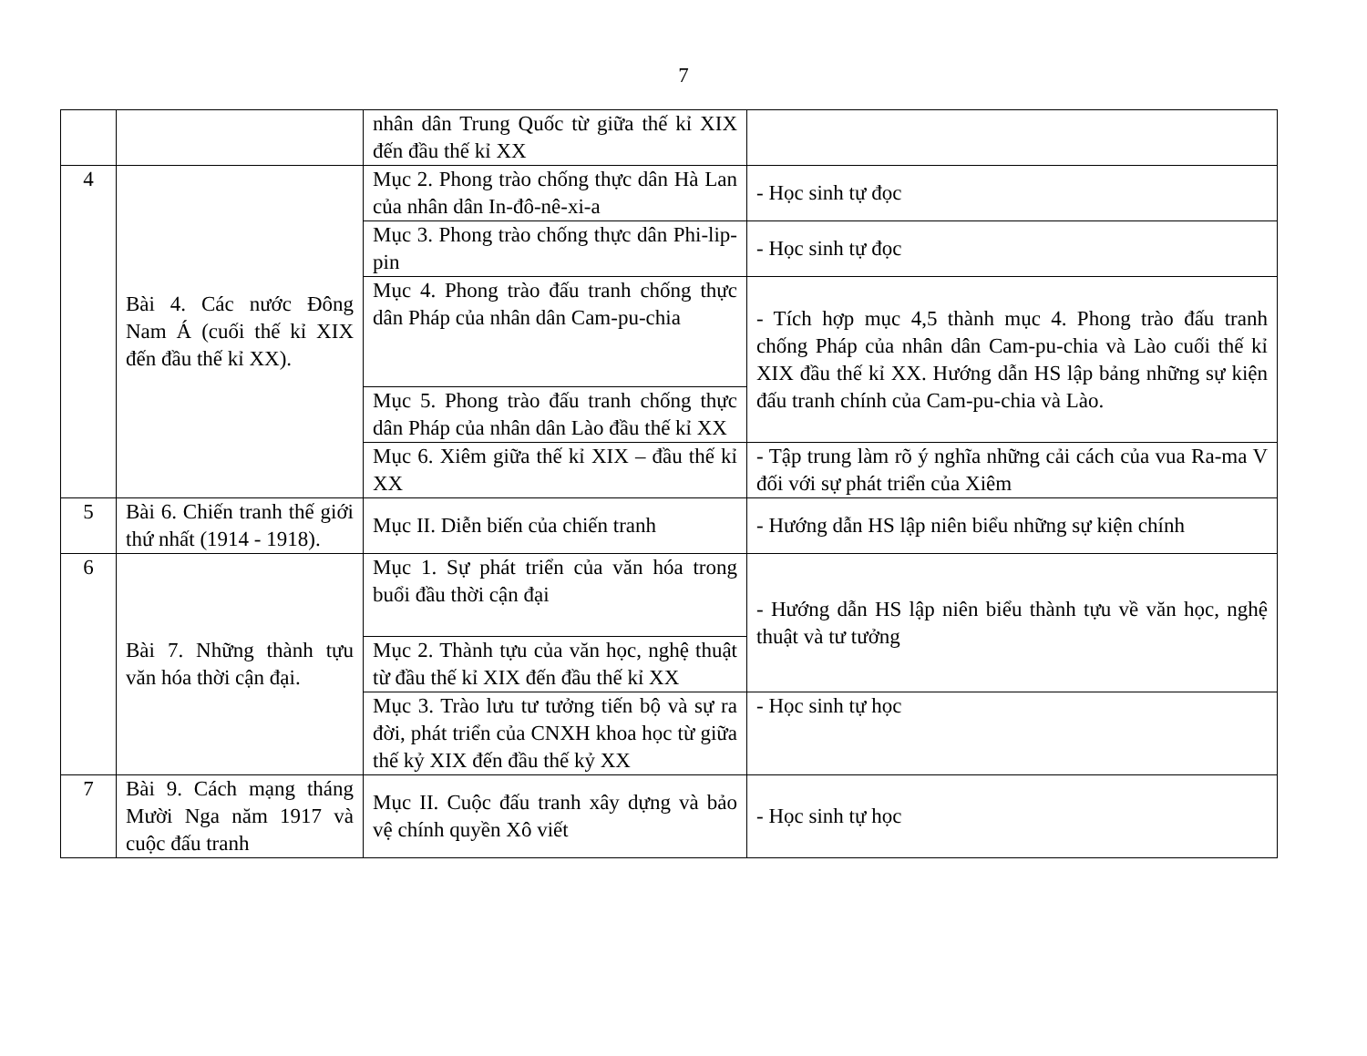7
| | | nhân dân Trung Quốc từ giữa thế kỉ XIX đến đầu thế kỉ XX | |
| 4 | Bài 4. Các nước Đông Nam Á (cuối thế kỉ XIX đến đầu thế kỉ XX). | Mục 2. Phong trào chống thực dân Hà Lan của nhân dân In-đô-nê-xi-a | - Học sinh tự đọc |
| | | Mục 3. Phong trào chống thực dân Phi-lip-pin | - Học sinh tự đọc |
| | | Mục 4. Phong trào đấu tranh chống thực dân Pháp của nhân dân Cam-pu-chia | - Tích hợp mục 4,5 thành mục 4. Phong trào đấu tranh chống Pháp của nhân dân Cam-pu-chia và Lào cuối thế kỉ XIX đầu thế kỉ XX. Hướng dẫn HS lập bảng những sự kiện đấu tranh chính của Cam-pu-chia và Lào. |
| | | Mục 5. Phong trào đấu tranh chống thực dân Pháp của nhân dân Lào đầu thế kỉ XX | |
| | | Mục 6. Xiêm giữa thế kỉ XIX – đầu thế kỉ XX | - Tập trung làm rõ ý nghĩa những cải cách của vua Ra-ma V đối với sự phát triển của Xiêm |
| 5 | Bài 6. Chiến tranh thế giới thứ nhất (1914 - 1918). | Mục II. Diễn biến của chiến tranh | - Hướng dẫn HS lập niên biểu những sự kiện chính |
| 6 | Bài 7. Những thành tựu văn hóa thời cận đại. | Mục 1. Sự phát triển của văn hóa trong buổi đầu thời cận đại | - Hướng dẫn HS lập niên biểu thành tựu về văn học, nghệ thuật và tư tưởng |
| | | Mục 2. Thành tựu của văn học, nghệ thuật từ đầu thế kỉ XIX đến đầu thế kỉ XX | |
| | | Mục 3. Trào lưu tư tưởng tiến bộ và sự ra đời, phát triển của CNXH khoa học từ giữa thế kỷ XIX đến đầu thế kỷ XX | - Học sinh tự học |
| 7 | Bài 9. Cách mạng tháng Mười Nga năm 1917 và cuộc đấu tranh | Mục II. Cuộc đấu tranh xây dựng và bảo vệ chính quyền Xô viết | - Học sinh tự học |